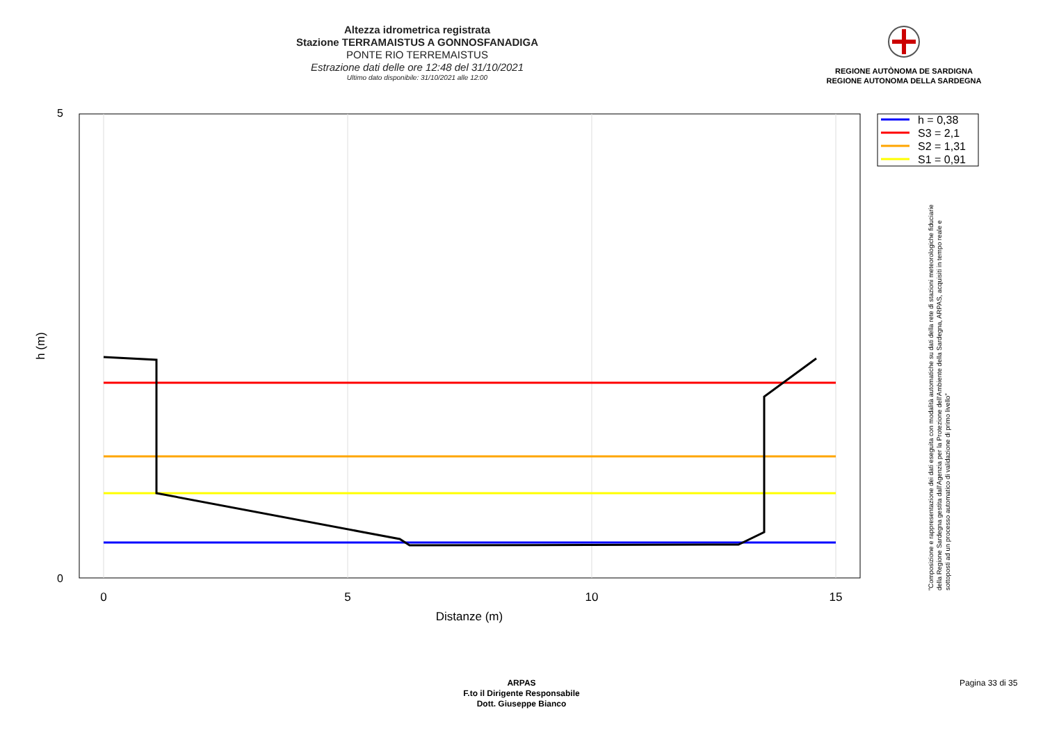Altezza idrometrica registrata
Stazione TERRAMAISTUS A GONNOSFANADIGA
PONTE RIO TERREMAISTUS
Estrazione dati delle ore 12:48 del 31/10/2021
Ultimo dato disponibile: 31/10/2021 alle 12:00
REGIONE AUTÒNOMA DE SARDIGNA
REGIONE AUTONOMA DELLA SARDEGNA
5
0
0
5
10
15
Distanze (m)
h (m)
h = 0,38
S3 = 2,1
S2 = 1,31
S1 = 0,91
"Composizione e rappresentazione dei dati eseguita con modalità automatiche su dati della rete di stazioni meteorologiche fiduciarie della Regione Sardegna gestita dall'Agenzia per la Protezione dell'Ambiente della Sardegna, ARPAS, acquisiti in tempo reale e sottoposti ad un processo automatico di validazione di primo livello"
ARPAS
F.to il Dirigente Responsabile
Dott. Giuseppe Bianco
Pagina 33 di 35